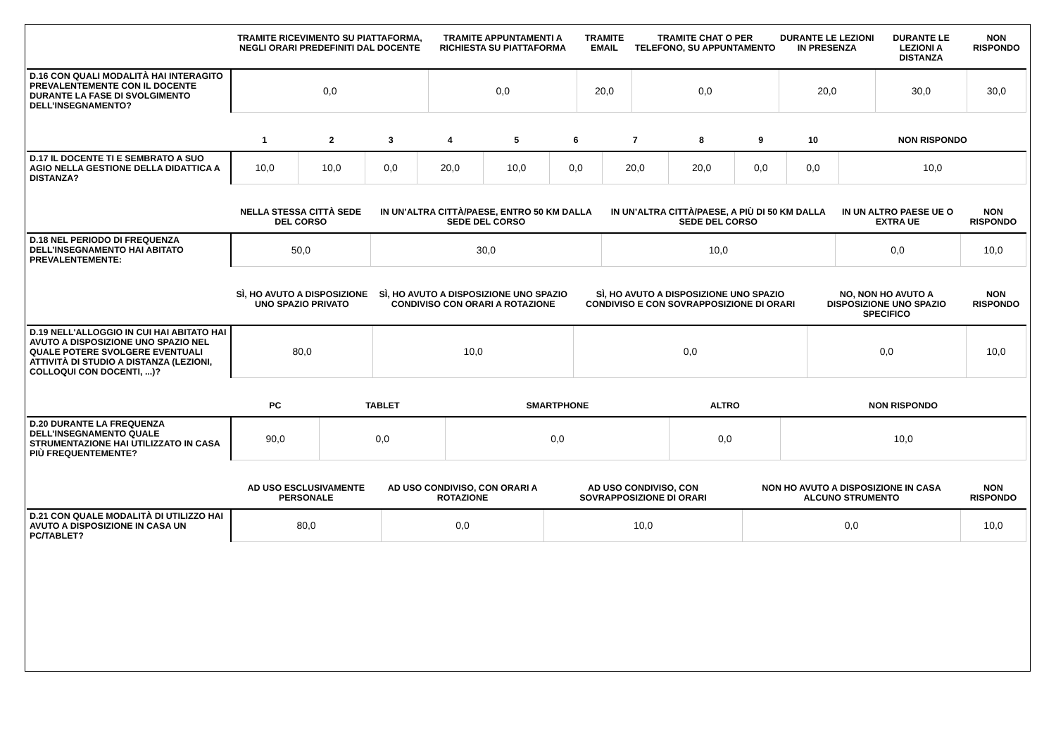| | TRAMITE RICEVIMENTO SU PIATTAFORMA, NEGLI ORARI PREDEFINITI DAL DOCENTE | TRAMITE APPUNTAMENTI A RICHIESTA SU PIATTAFORMA | TRAMITE EMAIL | TRAMITE CHAT O PER TELEFONO, SU APPUNTAMENTO | DURANTE LE LEZIONI IN PRESENZA | DURANTE LE LEZIONI A DISTANZA | NON RISPONDO |
| --- | --- | --- | --- | --- | --- | --- | --- |
| D.16 CON QUALI MODALITÀ HAI INTERAGITO PREVALENTEMENTE CON IL DOCENTE DURANTE LA FASE DI SVOLGIMENTO DELL’INSEGNAMENTO? | 0,0 | 0,0 | 20,0 | 0,0 | 20,0 | 30,0 | 30,0 |
| | 1 | 2 | 3 | 4 | 5 | 6 | 7 | 8 | 9 | 10 | NON RISPONDO |
| --- | --- | --- | --- | --- | --- | --- | --- | --- | --- | --- | --- |
| D.17 IL DOCENTE TI E SEMBRATO A SUO AGIO NELLA GESTIONE DELLA DIDATTICA A DISTANZA? | 10,0 | 10,0 | 0,0 | 20,0 | 10,0 | 0,0 | 20,0 | 20,0 | 0,0 | 0,0 | 10,0 |
| | NELLA STESSA CITTÀ SEDE DEL CORSO | IN UN’ALTRA CITTÀ/PAESE, ENTRO 50 KM DALLA SEDE DEL CORSO | IN UN’ALTRA CITTÀ/PAESE, A PIÙ DI 50 KM DALLA SEDE DEL CORSO | IN UN ALTRO PAESE UE O EXTRA UE | NON RISPONDO |
| --- | --- | --- | --- | --- | --- |
| D.18 NEL PERIODO DI FREQUENZA DELL’INSEGNAMENTO HAI ABITATO PREVALENTEMENTE: | 50,0 | 30,0 | 10,0 | 0,0 | 10,0 |
| | SÌ, HO AVUTO A DISPOSIZIONE UNO SPAZIO PRIVATO | SÌ, HO AVUTO A DISPOSIZIONE UNO SPAZIO CONDIVISO CON ORARI A ROTAZIONE | SÌ, HO AVUTO A DISPOSIZIONE UNO SPAZIO CONDIVISO E CON SOVRAPPOSIZIONE DI ORARI | NO, NON HO AVUTO A DISPOSIZIONE UNO SPAZIO SPECIFICO | NON RISPONDO |
| --- | --- | --- | --- | --- | --- |
| D.19 NELL'ALLOGGIO IN CUI HAI ABITATO HAI AVUTO A DISPOSIZIONE UNO SPAZIO NEL QUALE POTERE SVOLGERE EVENTUALI ATTIVITÀ DI STUDIO A DISTANZA (LEZIONI, COLLOQUI CON DOCENTI, ...)? | 80,0 | 10,0 | 0,0 | 0,0 | 10,0 |
| | PC | TABLET | SMARTPHONE | ALTRO | NON RISPONDO |
| --- | --- | --- | --- | --- | --- |
| D.20 DURANTE LA FREQUENZA DELL’INSEGNAMENTO QUALE STRUMENTAZIONE HAI UTILIZZATO IN CASA PIÙ FREQUENTEMENTE? | 90,0 | 0,0 | 0,0 | 0,0 | 10,0 |
| | AD USO ESCLUSIVAMENTE PERSONALE | AD USO CONDIVISO, CON ORARI A ROTAZIONE | AD USO CONDIVISO, CON SOVRAPPOSIZIONE DI ORARI | NON HO AVUTO A DISPOSIZIONE IN CASA ALCUNO STRUMENTO | NON RISPONDO |
| --- | --- | --- | --- | --- | --- |
| D.21 CON QUALE MODALITÀ DI UTILIZZO HAI AVUTO A DISPOSIZIONE IN CASA UN PC/TABLET? | 80,0 | 0,0 | 10,0 | 0,0 | 10,0 |